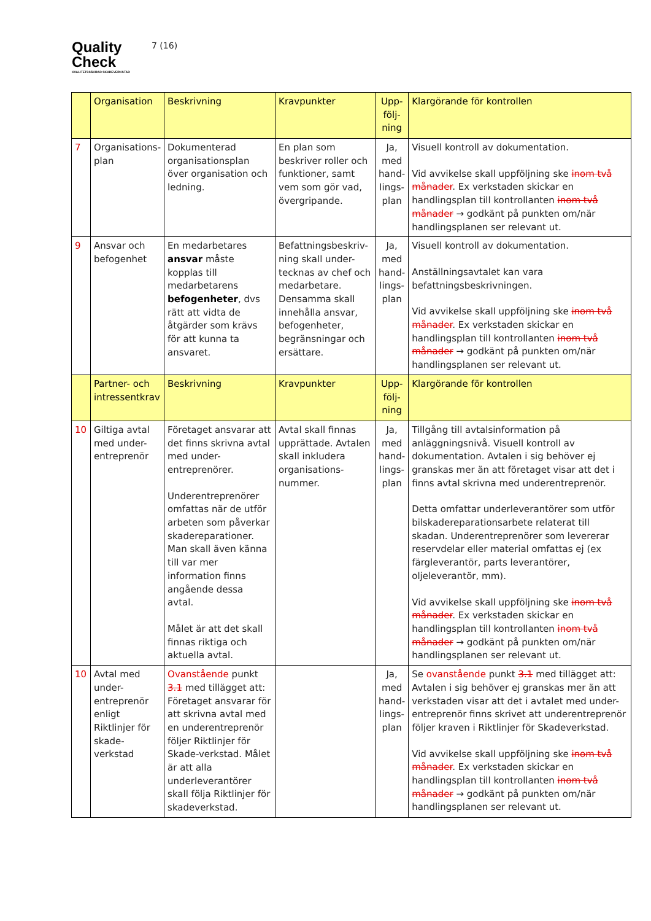Quality
Check
KVALITETSSÄKRAD SKADEVERKSTAD
7 (16)
| | Organisation | Beskrivning | Kravpunkter | Upp-följ-ning | Klargörande för kontrollen |
| --- | --- | --- | --- | --- | --- |
| 7 | Organisations-plan | Dokumenterad organisationsplan över organisation och ledning. | En plan som beskriver roller och funktioner, samt vem som gör vad, övergripande. | Ja, med hand-lings-plan | Visuell kontroll av dokumentation. Vid avvikelse skall uppföljning ske inom två månader . Ex verkstaden skickar en handlingsplan till kontrollanten inom två månader → godkänt på punkten om/när handlingsplanen ser relevant ut. |
| 9 | Ansvar och befogenhet | En medarbetares ansvar måste kopplas till medarbetarens befogenheter , dvs rätt att vidta de åtgärder som krävs för att kunna ta ansvaret. | Befattningsbeskriv-ning skall under-tecknas av chef och medarbetare. Densamma skall innehålla ansvar, befogenheter, begränsningar och ersättare. | Ja, med hand-lings-plan | Visuell kontroll av dokumentation. Anställningsavtalet kan vara befattningsbeskrivningen. Vid avvikelse skall uppföljning ske inom två månader . Ex verkstaden skickar en handlingsplan till kontrollanten inom två månader → godkänt på punkten om/när handlingsplanen ser relevant ut. |
| | Partner- och intressentkrav | Beskrivning | Kravpunkter | Upp-följ-ning | Klargörande för kontrollen |
| 10 | Giltiga avtal med under-entreprenör | Företaget ansvarar att det finns skrivna avtal med under-entreprenörer. Underentreprenörer omfattas när de utför arbeten som påverkar skadereparationer. Man skall även känna till var mer information finns angående dessa avtal. Målet är att det skall finnas riktiga och aktuella avtal. | Avtal skall finnas upprättade. Avtalen skall inkludera organisations-nummer. | Ja, med hand-lings-plan | Tillgång till avtalsinformation på anläggningsnivå. Visuell kontroll av dokumentation. Avtalen i sig behöver ej granskas mer än att företaget visar att det i finns avtal skrivna med underentreprenör. Detta omfattar underleverantörer som utför bilskadereparationsarbete relaterat till skadan. Underentreprenörer som levererar reservdelar eller material omfattas ej (ex färgleverantör, parts leverantörer, oljeleverantör, mm). Vid avvikelse skall uppföljning ske inom två månader . Ex verkstaden skickar en handlingsplan till kontrollanten inom två månader → godkänt på punkten om/när handlingsplanen ser relevant ut. |
| 10 | Avtal med under-entreprenör enligt Riktlinjer för skade-verkstad | Ovanstående punkt 3.1 med tillägget att: Företaget ansvarar för att skrivna avtal med en underentreprenör följer Riktlinjer för Skade-verkstad. Målet är att alla underleverantörer skall följa Riktlinjer för skadeverkstad. | | Ja, med hand-lings-plan | Se ovanstående punkt 3.1 med tillägget att: Avtalen i sig behöver ej granskas mer än att verkstaden visar att det i avtalet med under-entreprenör finns skrivet att underentreprenör följer kraven i Riktlinjer för Skadeverkstad. Vid avvikelse skall uppföljning ske inom två månader . Ex verkstaden skickar en handlingsplan till kontrollanten inom två månader → godkänt på punkten om/när handlingsplanen ser relevant ut. |